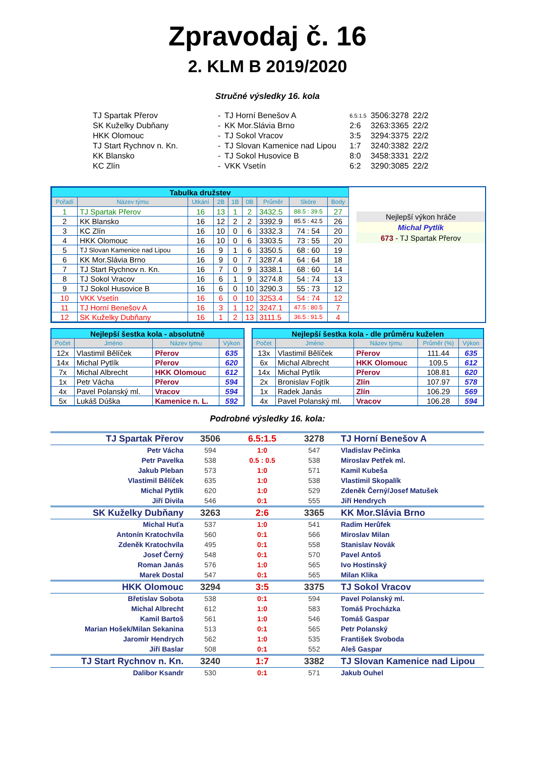Zpravodaj č. 16
2. KLM B 2019/2020
Stručné výsledky 16. kola
| TJ Spartak Přerov | - | TJ Horní Benešov A | 6.5:1.5 | 3506:3278 | 22/2 |
| SK Kuželky Dubňany | - | KK Mor.Slávia Brno | 2:6 | 3263:3365 | 22/2 |
| HKK Olomouc | - | TJ Sokol Vracov | 3:5 | 3294:3375 | 22/2 |
| TJ Start Rychnov n. Kn. | - | TJ Slovan Kamenice nad Lipou | 1:7 | 3240:3382 | 22/2 |
| KK Blansko | - | TJ Sokol Husovice B | 8:0 | 3458:3331 | 22/2 |
| KC Zlín | - | VKK Vsetín | 6:2 | 3290:3085 | 22/2 |
| Tabulka družstev | | | | | | | | |
| Pořadí | Název týmu | Utkání | 2B | 1B | 0B | Průměr | Skóre | Body |
| 1 | TJ Spartak Přerov | 16 | 13 | 1 | 2 | 3432.5 | 88.5 : 39.5 | 27 |
| 2 | KK Blansko | 16 | 12 | 2 | 2 | 3392.9 | 85.5 : 42.5 | 26 |
| 3 | KC Zlín | 16 | 10 | 0 | 6 | 3332.3 | 74 : 54 | 20 |
| 4 | HKK Olomouc | 16 | 10 | 0 | 6 | 3303.5 | 73 : 55 | 20 |
| 5 | TJ Slovan Kamenice nad Lipou | 16 | 9 | 1 | 6 | 3350.5 | 68 : 60 | 19 |
| 6 | KK Mor.Slávia Brno | 16 | 9 | 0 | 7 | 3287.4 | 64 : 64 | 18 |
| 7 | TJ Start Rychnov n. Kn. | 16 | 7 | 0 | 9 | 3338.1 | 68 : 60 | 14 |
| 8 | TJ Sokol Vracov | 16 | 6 | 1 | 9 | 3274.8 | 54 : 74 | 13 |
| 9 | TJ Sokol Husovice B | 16 | 6 | 0 | 10 | 3290.3 | 55 : 73 | 12 |
| 10 | VKK Vsetín | 16 | 6 | 0 | 10 | 3253.4 | 54 : 74 | 12 |
| 11 | TJ Horní Benešov A | 16 | 3 | 1 | 12 | 3247.1 | 47.5 : 80.5 | 7 |
| 12 | SK Kuželky Dubňany | 16 | 1 | 2 | 13 | 3111.5 | 36.5 : 91.5 | 4 |
Nejlepší výkon hráče
Michal Pytlík
673 - TJ Spartak Přerov
| Nejlepší šestka kola - absolutně | | | |
| Počet | Jméno | Název týmu | Výkon |
| 12x | Vlastimil Bělíček | Přerov | 635 |
| 14x | Michal Pytlík | Přerov | 620 |
| 7x | Michal Albrecht | HKK Olomouc | 612 |
| 1x | Petr Vácha | Přerov | 594 |
| 4x | Pavel Polanský ml. | Vracov | 594 |
| 5x | Lukáš Dúška | Kamenice n. L. | 592 |
| Nejlepší šestka kola - dle průměru kuželen | | | | |
| Počet | Jméno | Název týmu | Průměr (%) | Výkon |
| 13x | Vlastimil Bělíček | Přerov | 111.44 | 635 |
| 6x | Michal Albrecht | HKK Olomouc | 109.5 | 612 |
| 14x | Michal Pytlík | Přerov | 108.81 | 620 |
| 2x | Bronislav Fojtík | Zlín | 107.97 | 578 |
| 1x | Radek Janás | Zlín | 106.29 | 569 |
| 4x | Pavel Polanský ml. | Vracov | 106.28 | 594 |
Podrobné výsledky 16. kola:
| TJ Spartak Přerov | 3506 | 6.5:1.5 | 3278 | TJ Horní Benešov A |
| Petr Vácha | 594 | 1:0 | 547 | Vladislav Pečinka |
| Petr Pavelka | 538 | 0.5 : 0.5 | 538 | Miroslav Petřek ml. |
| Jakub Pleban | 573 | 1:0 | 571 | Kamil Kubeša |
| Vlastimil Bělíček | 635 | 1:0 | 538 | Vlastimil Skopalík |
| Michal Pytlík | 620 | 1:0 | 529 | Zdeněk Černý/Josef Matušek |
| Jiří Divila | 546 | 0:1 | 555 | Jiří Hendrych |
| SK Kuželky Dubňany | 3263 | 2:6 | 3365 | KK Mor.Slávia Brno |
| Michal Huťa | 537 | 1:0 | 541 | Radim Herůfek |
| Antonín Kratochvíla | 560 | 0:1 | 566 | Miroslav Milan |
| Zdeněk Kratochvíla | 495 | 0:1 | 558 | Stanislav Novák |
| Josef Černý | 548 | 0:1 | 570 | Pavel Antoš |
| Roman Janás | 576 | 1:0 | 565 | Ivo Hostinský |
| Marek Dostal | 547 | 0:1 | 565 | Milan Klika |
| HKK Olomouc | 3294 | 3:5 | 3375 | TJ Sokol Vracov |
| Břetislav Sobota | 538 | 0:1 | 594 | Pavel Polanský ml. |
| Michal Albrecht | 612 | 1:0 | 583 | Tomáš Procházka |
| Kamil Bartoš | 561 | 1:0 | 546 | Tomáš Gaspar |
| Marian Hošek/Milan Sekanina | 513 | 0:1 | 565 | Petr Polanský |
| Jaromír Hendrych | 562 | 1:0 | 535 | František Svoboda |
| Jiří Baslar | 508 | 0:1 | 552 | Aleš Gaspar |
| TJ Start Rychnov n. Kn. | 3240 | 1:7 | 3382 | TJ Slovan Kamenice nad Lipou |
| Dalibor Ksandr | 530 | 0:1 | 571 | Jakub Ouhel |